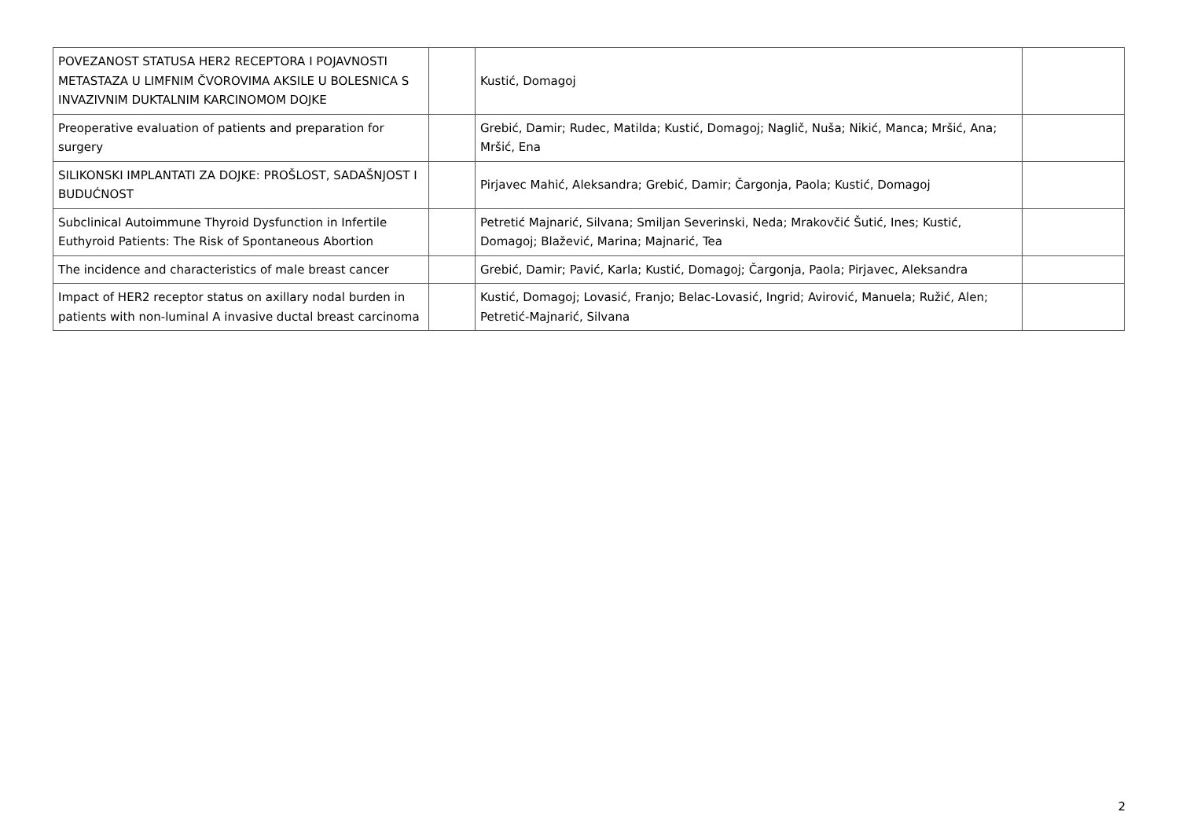| POVEZANOST STATUSA HER2 RECEPTORA I POJAVNOSTI METASTAZA U LIMFNIM ČVOROVIMA AKSILE U BOLESNICA S INVAZIVNIM DUKTALNIM KARCINOMOM DOJKE | | Kustić, Domagoj | |
| Preoperative evaluation of patients and preparation for surgery | | Grebić, Damir; Rudec, Matilda; Kustić, Domagoj; Naglič, Nuša; Nikić, Manca; Mršić, Ana; Mršić, Ena | |
| SILIKONSKI IMPLANTATI ZA DOJKE: PROŠLOST, SADAŠNJOST I BUDUĆNOST | | Pirjavec Mahić, Aleksandra; Grebić, Damir; Čargonja, Paola; Kustić, Domagoj | |
| Subclinical Autoimmune Thyroid Dysfunction in Infertile Euthyroid Patients: The Risk of Spontaneous Abortion | | Petretić Majnarić, Silvana; Smiljan Severinski, Neda; Mrakovčić Šutić, Ines; Kustić, Domagoj; Blažević, Marina; Majnarić, Tea | |
| The incidence and characteristics of male breast cancer | | Grebić, Damir; Pavić, Karla; Kustić, Domagoj; Čargonja, Paola; Pirjavec, Aleksandra | |
| Impact of HER2 receptor status on axillary nodal burden in patients with non-luminal A invasive ductal breast carcinoma | | Kustić, Domagoj; Lovasić, Franjo; Belac-Lovasić, Ingrid; Avirović, Manuela; Ružić, Alen; Petretić-Majnarić, Silvana | |
2